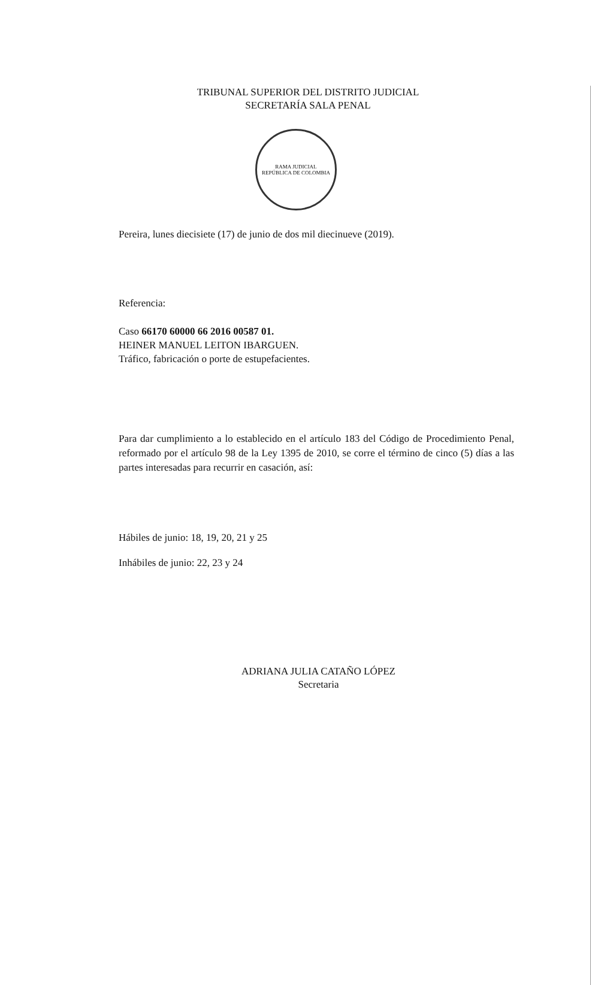TRIBUNAL SUPERIOR DEL DISTRITO JUDICIAL
SECRETARÍA SALA PENAL
RAMA JUDICIAL
REPÚBLICA DE COLOMBIA
Pereira, lunes diecisiete (17) de junio de dos mil diecinueve (2019).
Referencia:
Caso 66170 60000 66 2016 00587 01.
HEINER MANUEL LEITON IBARGUEN.
Tráfico, fabricación o porte de estupefacientes.
Para dar cumplimiento a lo establecido en el artículo 183 del Código de Procedimiento Penal, reformado por el artículo 98 de la Ley 1395 de 2010, se corre el término de cinco (5) días a las partes interesadas para recurrir en casación, así:
Hábiles de junio: 18, 19, 20, 21 y 25
Inhábiles de junio: 22, 23 y 24
ADRIANA JULIA CATAÑO LÓPEZ
Secretaria